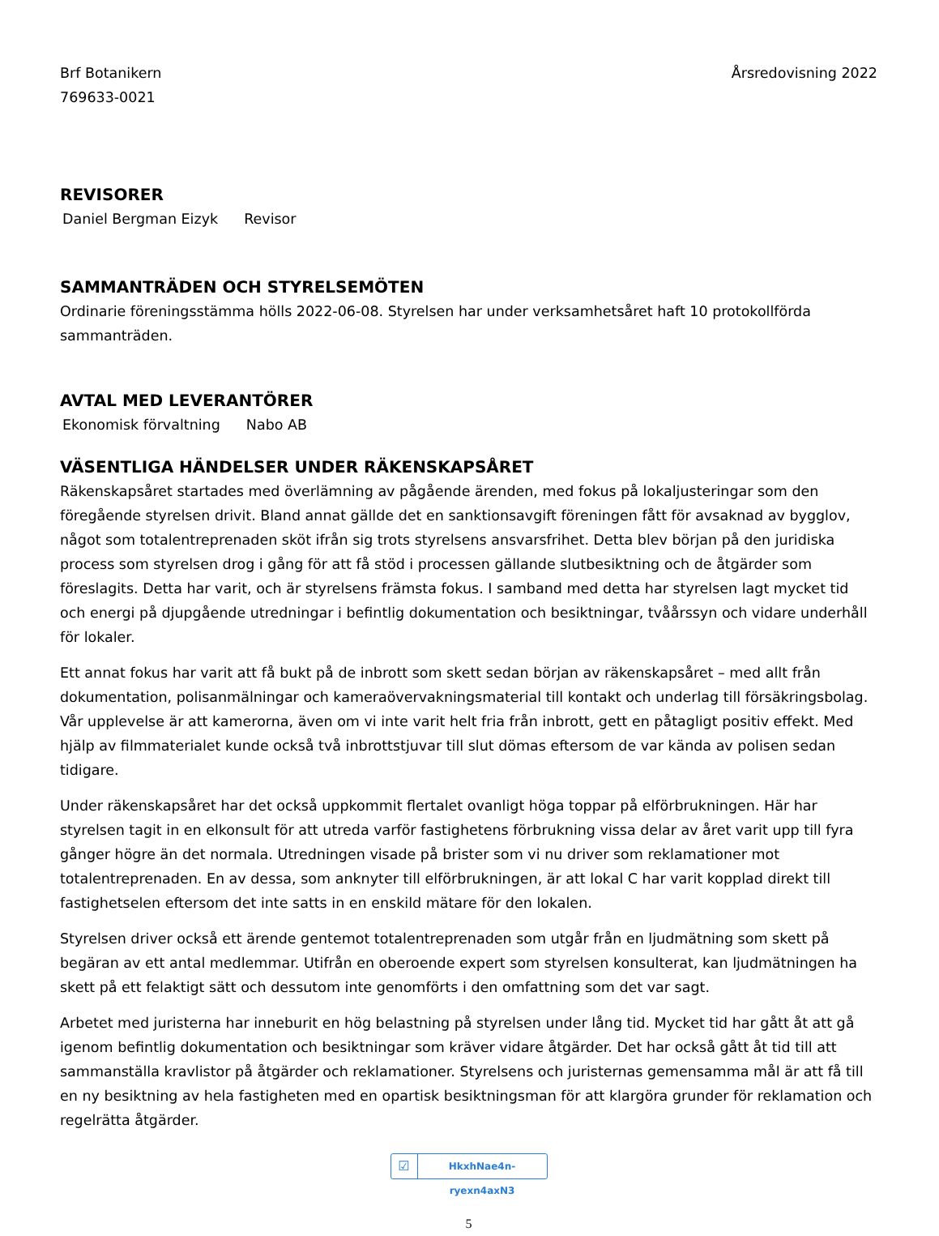Brf Botanikern
769633-0021
Årsredovisning 2022
REVISORER
Daniel Bergman Eizyk Revisor
SAMMANTRÄDEN OCH STYRELSEMÖTEN
Ordinarie föreningsstämma hölls 2022-06-08. Styrelsen har under verksamhetsåret haft 10 protokollförda sammanträden.
AVTAL MED LEVERANTÖRER
Ekonomisk förvaltning Nabo AB
VÄSENTLIGA HÄNDELSER UNDER RÄKENSKAPSÅRET
Räkenskapsåret startades med överlämning av pågående ärenden, med fokus på lokaljusteringar som den föregående styrelsen drivit. Bland annat gällde det en sanktionsavgift föreningen fått för avsaknad av bygglov, något som totalentreprenaden sköt ifrån sig trots styrelsens ansvarsfrihet. Detta blev början på den juridiska process som styrelsen drog i gång för att få stöd i processen gällande slutbesiktning och de åtgärder som föreslagits. Detta har varit, och är styrelsens främsta fokus. I samband med detta har styrelsen lagt mycket tid och energi på djupgående utredningar i befintlig dokumentation och besiktningar, tvåårssyn och vidare underhåll för lokaler.
Ett annat fokus har varit att få bukt på de inbrott som skett sedan början av räkenskapsåret – med allt från dokumentation, polisanmälningar och kameraövervakningsmaterial till kontakt och underlag till försäkringsbolag. Vår upplevelse är att kamerorna, även om vi inte varit helt fria från inbrott, gett en påtagligt positiv effekt. Med hjälp av filmmaterialet kunde också två inbrottstjuvar till slut dömas eftersom de var kända av polisen sedan tidigare.
Under räkenskapsåret har det också uppkommit flertalet ovanligt höga toppar på elförbrukningen. Här har styrelsen tagit in en elkonsult för att utreda varför fastighetens förbrukning vissa delar av året varit upp till fyra gånger högre än det normala. Utredningen visade på brister som vi nu driver som reklamationer mot totalentreprenaden. En av dessa, som anknyter till elförbrukningen, är att lokal C har varit kopplad direkt till fastighetselen eftersom det inte satts in en enskild mätare för den lokalen.
Styrelsen driver också ett ärende gentemot totalentreprenaden som utgår från en ljudmätning som skett på begäran av ett antal medlemmar. Utifrån en oberoende expert som styrelsen konsulterat, kan ljudmätningen ha skett på ett felaktigt sätt och dessutom inte genomförts i den omfattning som det var sagt.
Arbetet med juristerna har inneburit en hög belastning på styrelsen under lång tid. Mycket tid har gått åt att gå igenom befintlig dokumentation och besiktningar som kräver vidare åtgärder. Det har också gått åt tid till att sammanställa kravlistor på åtgärder och reklamationer. Styrelsens och juristernas gemensamma mål är att få till en ny besiktning av hela fastigheten med en opartisk besiktningsman för att klargöra grunder för reklamation och regelrätta åtgärder.
☑ HkxhNae4n-ryexn4axN3
5